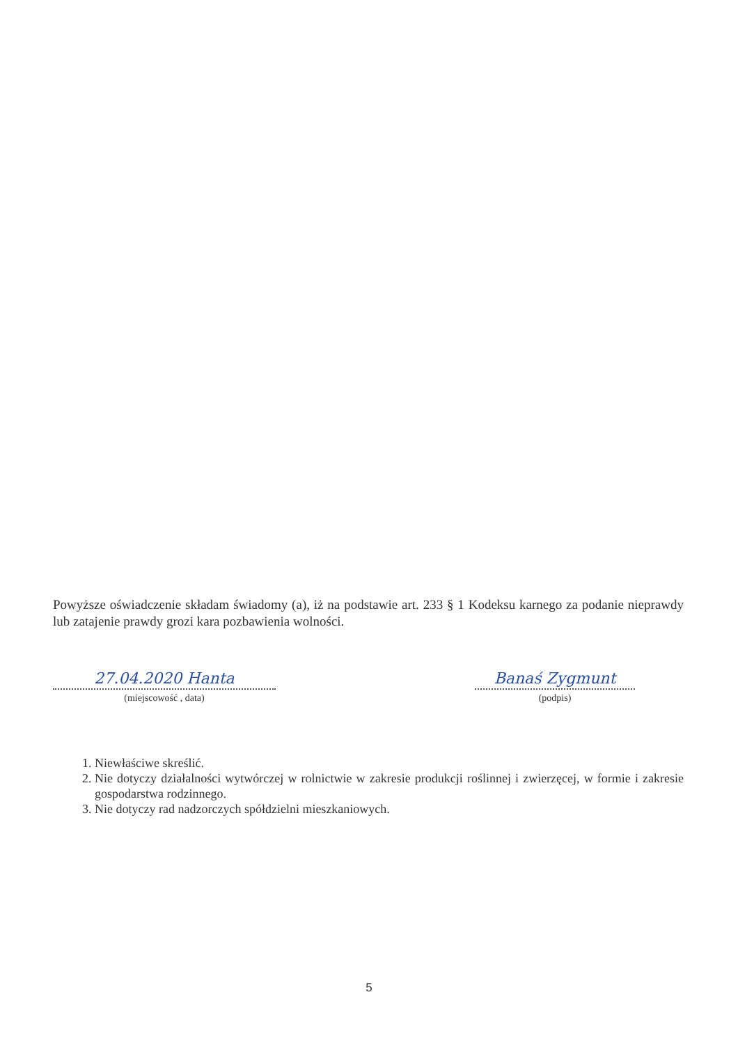Powyższe oświadczenie składam świadomy (a), iż na podstawie art. 233 § 1 Kodeksu karnego za podanie nieprawdy lub zatajenie prawdy grozi kara pozbawienia wolności.
27.04.2020 Hanta
(miejscowość , data)
Banaś Zygmunt
(podpis)
1. Niewłaściwe skreślić.
2. Nie dotyczy działalności wytwórczej w rolnictwie w zakresie produkcji roślinnej i zwierzęcej, w formie i zakresie gospodarstwa rodzinnego.
3. Nie dotyczy rad nadzorczych spółdzielni mieszkaniowych.
5